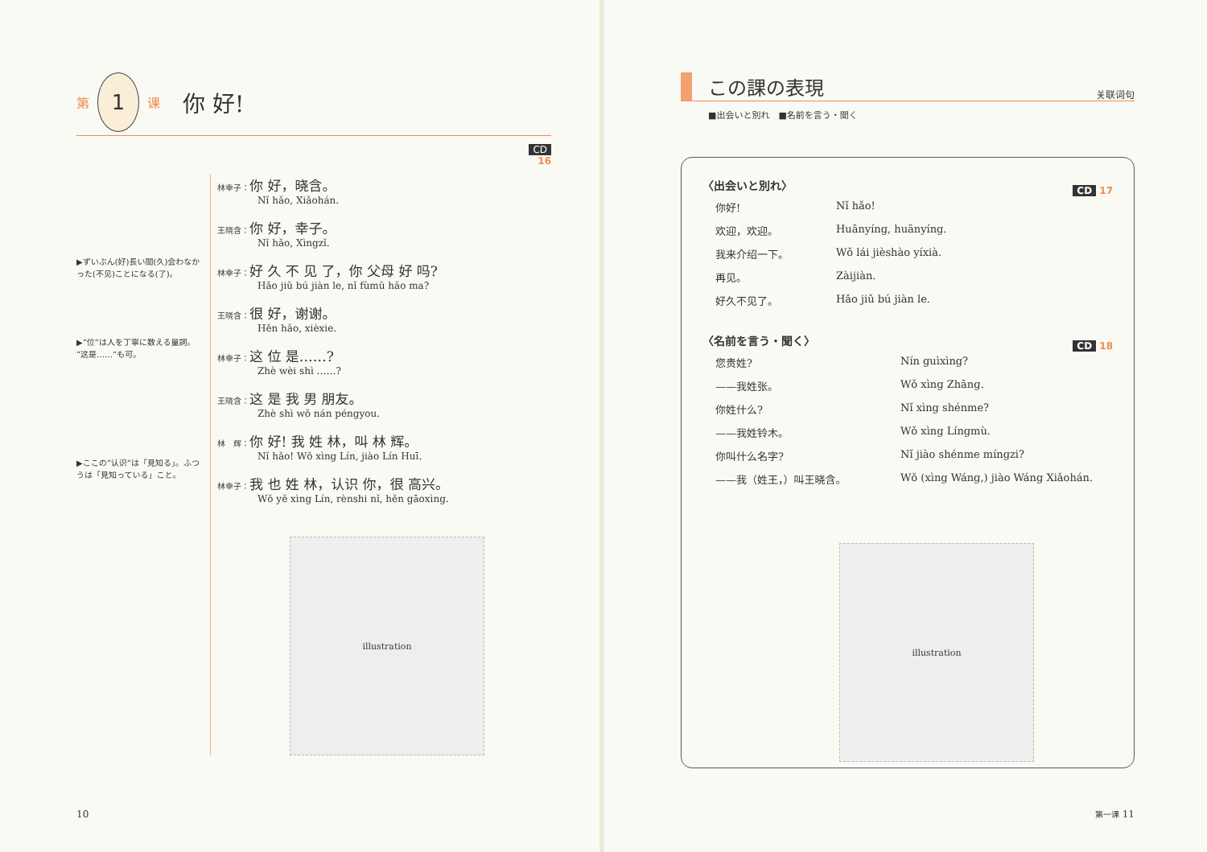第
1
课 你 好!
CD
16
▶ずいぶん(好)長い間(久)会わなかった(不见)ことになる(了)。
▶“位”は人を丁寧に数える量詞。“这是……”も可。
▶ここの“认识”は「見知る」。ふつうは「見知っている」こと。
林幸子：你 好，晓含。
Nǐ hǎo, Xiǎohán.
王晓含：你 好，幸子。
Nǐ hǎo, Xìngzǐ.
林幸子：好 久 不 见 了，你 父母 好 吗?
Hǎo jiǔ bú jiàn le, nǐ fùmǔ hǎo ma?
王晓含：很 好，谢谢。
Hěn hǎo, xièxie.
林幸子：这 位 是……?
Zhè wèi shì ……?
王晓含：这 是 我 男 朋友。
Zhè shì wǒ nán péngyou.
林　辉：你 好! 我 姓 林，叫 林 辉。
Nǐ hǎo! Wǒ xìng Lín, jiào Lín Huī.
林幸子：我 也 姓 林，认识 你，很 高兴。
Wǒ yě xìng Lín, rènshi nǐ, hěn gāoxìng.
illustration
10
この課の表現 关联词句
■出会いと別れ　■名前を言う・聞く
〈出会いと別れ〉 CD 17
你好! Nǐ hǎo!
欢迎，欢迎。 Huānyíng, huānyíng.
我来介绍一下。 Wǒ lái jièshào yíxià.
再见。 Zàijiàn.
好久不见了。 Hǎo jiǔ bú jiàn le.
〈名前を言う・聞く〉 CD 18
您贵姓? Nín guìxìng?
——我姓张。 Wǒ xìng Zhāng.
你姓什么? Nǐ xìng shénme?
——我姓铃木。 Wǒ xìng Língmù.
你叫什么名字? Nǐ jiào shénme míngzi?
——我（姓王，）叫王晓含。 Wǒ (xìng Wáng,) jiào Wáng Xiǎohán.
illustration
第一课 11